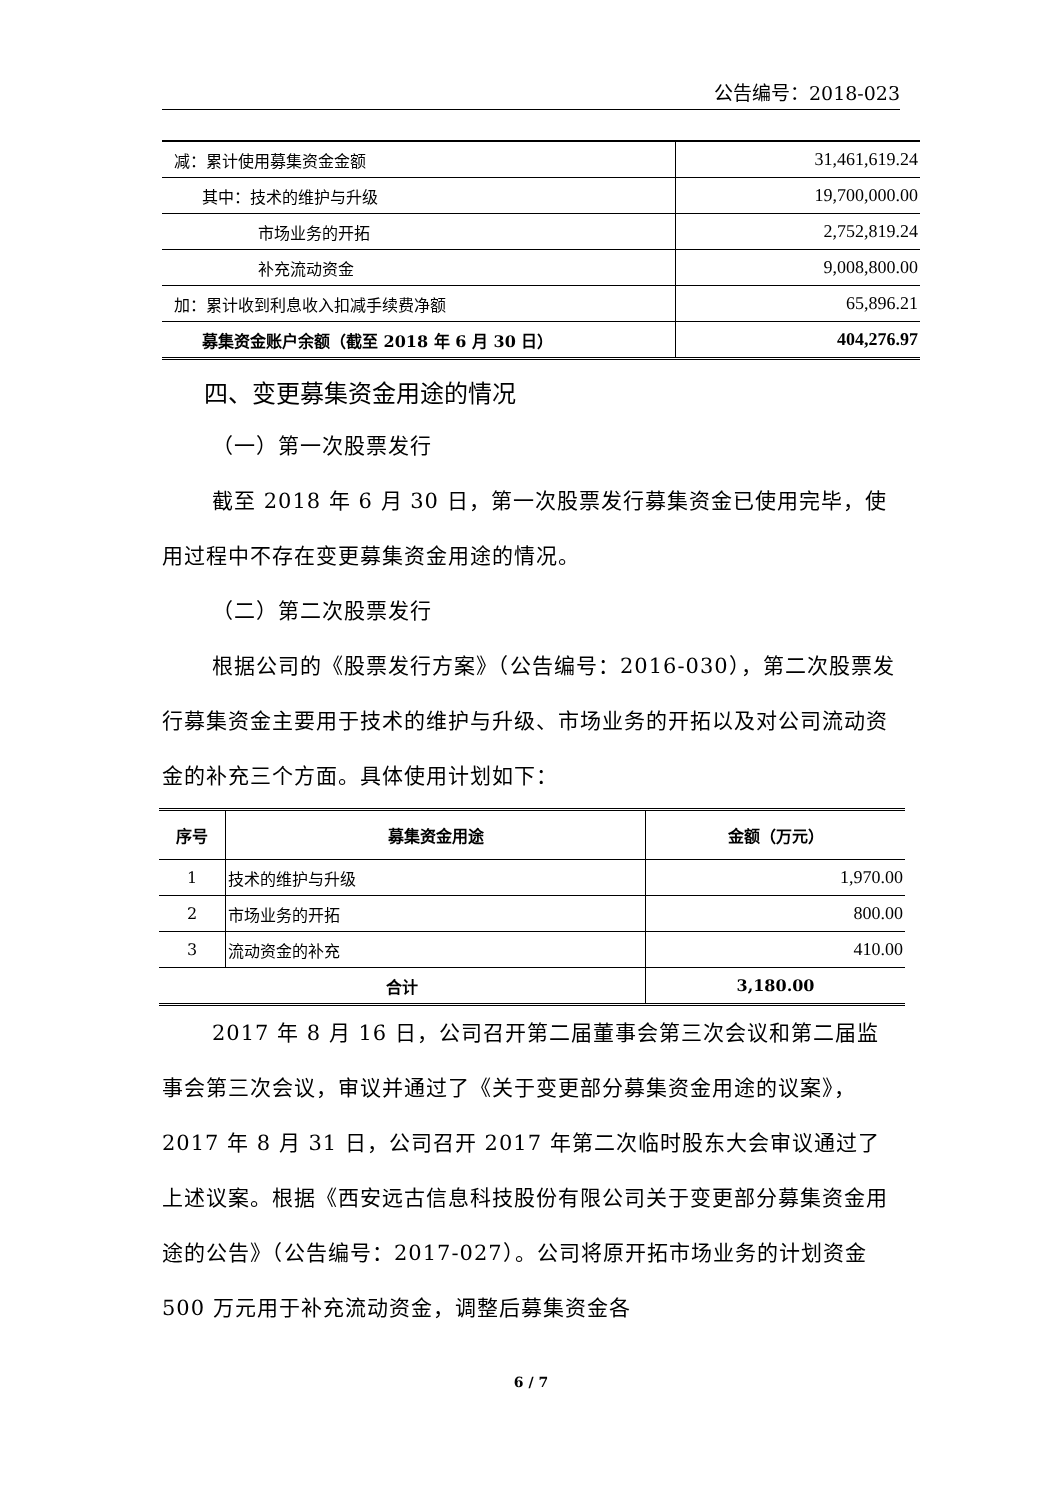公告编号：2018-023
| 减：累计使用募集资金金额 | 31,461,619.24 |
| 其中：技术的维护与升级 | 19,700,000.00 |
| 市场业务的开拓 | 2,752,819.24 |
| 补充流动资金 | 9,008,800.00 |
| 加：累计收到利息收入扣减手续费净额 | 65,896.21 |
| 募集资金账户余额（截至 2018 年 6 月 30 日） | 404,276.97 |
四、变更募集资金用途的情况
（一）第一次股票发行
截至 2018 年 6 月 30 日，第一次股票发行募集资金已使用完毕，使用过程中不存在变更募集资金用途的情况。
（二）第二次股票发行
根据公司的《股票发行方案》（公告编号：2016-030），第二次股票发行募集资金主要用于技术的维护与升级、市场业务的开拓以及对公司流动资金的补充三个方面。具体使用计划如下：
| 序号 | 募集资金用途 | 金额（万元） |
| --- | --- | --- |
| 1 | 技术的维护与升级 | 1,970.00 |
| 2 | 市场业务的开拓 | 800.00 |
| 3 | 流动资金的补充 | 410.00 |
| 合计 | | 3,180.00 |
2017 年 8 月 16 日，公司召开第二届董事会第三次会议和第二届监事会第三次会议，审议并通过了《关于变更部分募集资金用途的议案》，2017 年 8 月 31 日，公司召开 2017 年第二次临时股东大会审议通过了上述议案。根据《西安远古信息科技股份有限公司关于变更部分募集资金用途的公告》（公告编号：2017-027）。公司将原开拓市场业务的计划资金 500 万元用于补充流动资金，调整后募集资金各
6 / 7